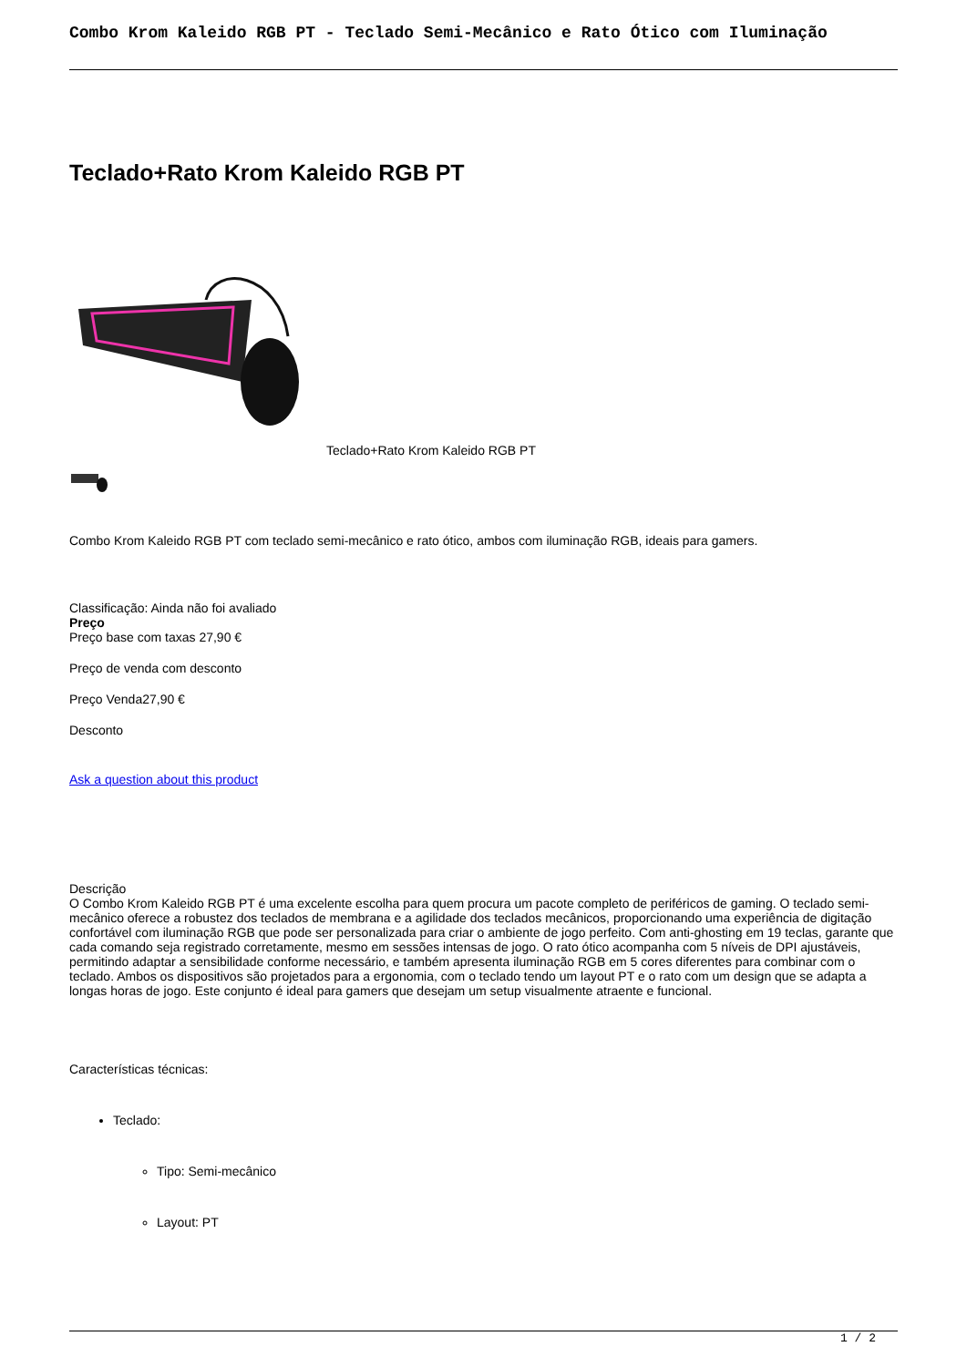Combo Krom Kaleido RGB PT - Teclado Semi-Mecânico e Rato Ótico com Iluminação
Teclado+Rato Krom Kaleido RGB PT
Teclado+Rato Krom Kaleido RGB PT
Combo Krom Kaleido RGB PT com teclado semi-mecânico e rato ótico, ambos com iluminação RGB, ideais para gamers.
Classificação: Ainda não foi avaliado
Preço
Preço base com taxas 27,90 €
Preço de venda com desconto
Preço Venda27,90 €
Desconto
Ask a question about this product
Descrição
O Combo Krom Kaleido RGB PT é uma excelente escolha para quem procura um pacote completo de periféricos de gaming. O teclado semi-mecânico oferece a robustez dos teclados de membrana e a agilidade dos teclados mecânicos, proporcionando uma experiência de digitação confortável com iluminação RGB que pode ser personalizada para criar o ambiente de jogo perfeito. Com anti-ghosting em 19 teclas, garante que cada comando seja registrado corretamente, mesmo em sessões intensas de jogo. O rato ótico acompanha com 5 níveis de DPI ajustáveis, permitindo adaptar a sensibilidade conforme necessário, e também apresenta iluminação RGB em 5 cores diferentes para combinar com o teclado. Ambos os dispositivos são projetados para a ergonomia, com o teclado tendo um layout PT e o rato com um design que se adapta a longas horas de jogo. Este conjunto é ideal para gamers que desejam um setup visualmente atraente e funcional.
Características técnicas:
Teclado:
Tipo: Semi-mecânico
Layout: PT
1 / 2